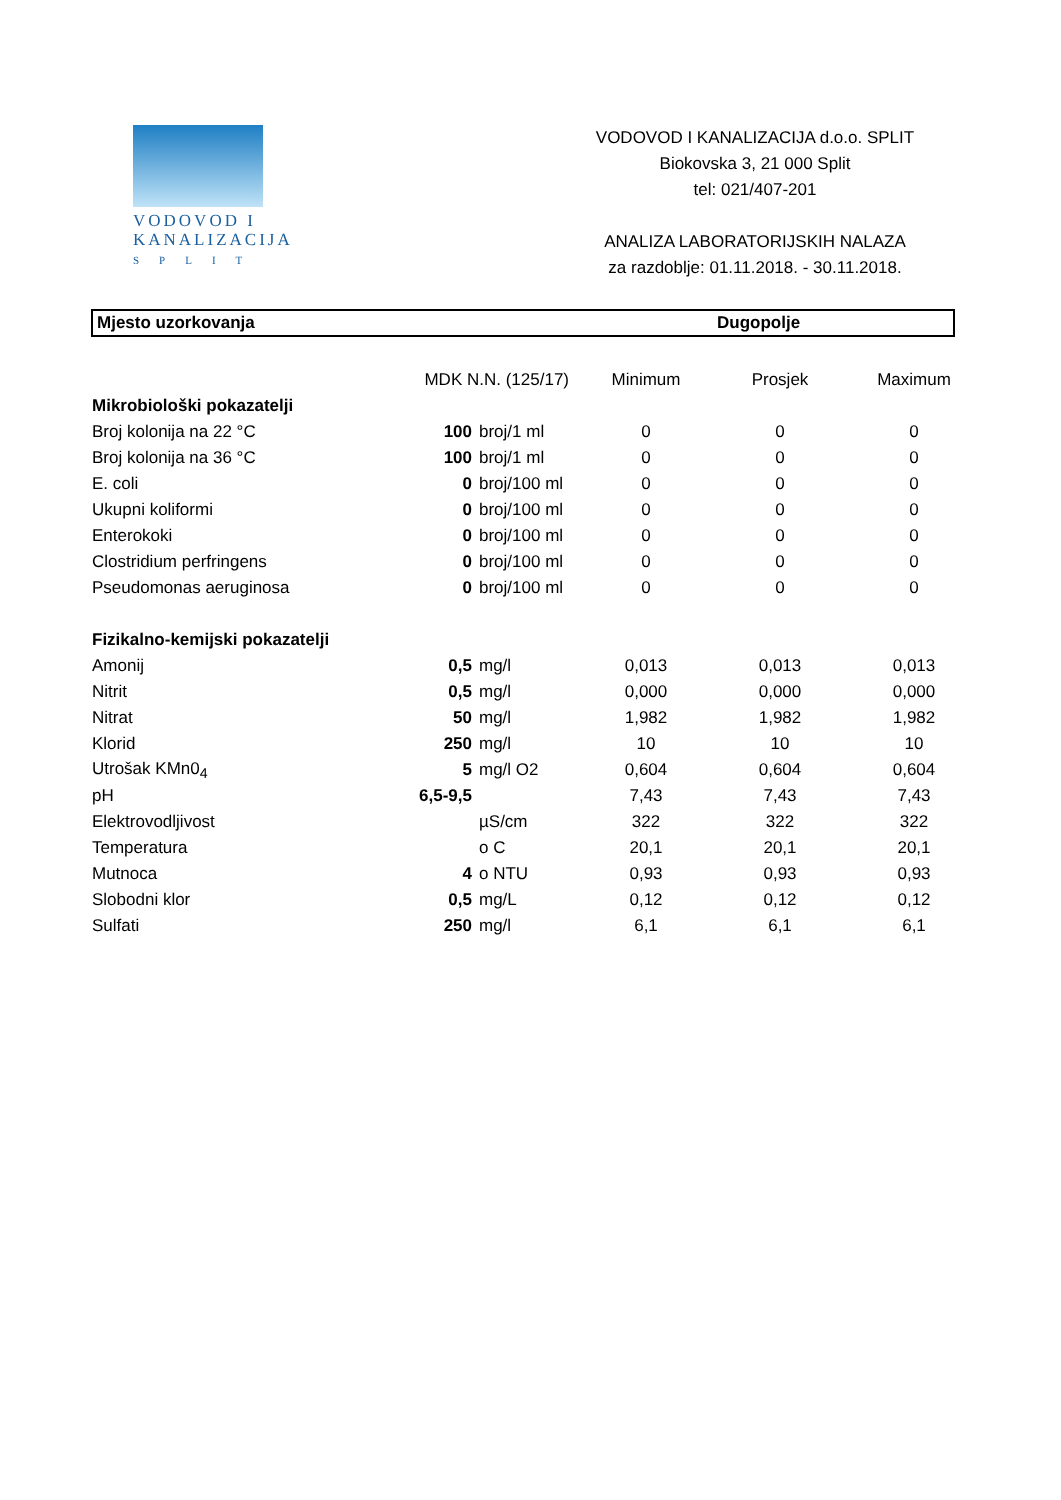VODOVOD I
KANALIZACIJA
SPLIT
VODOVOD I KANALIZACIJA d.o.o. SPLIT
Biokovska 3, 21 000 Split
tel: 021/407-201
ANALIZA LABORATORIJSKIH NALAZA
za razdoblje: 01.11.2018. - 30.11.2018.
Mjesto uzorkovanja Dugopolje
| | MDK N.N. (125/17) | | Minimum | Prosjek | Maximum |
| --- | --- | --- | --- | --- | --- |
| Mikrobiološki pokazatelji | | | | | |
| Broj kolonija na 22 °C | 100 | broj/1 ml | 0 | 0 | 0 |
| Broj kolonija na 36 °C | 100 | broj/1 ml | 0 | 0 | 0 |
| E. coli | 0 | broj/100 ml | 0 | 0 | 0 |
| Ukupni koliformi | 0 | broj/100 ml | 0 | 0 | 0 |
| Enterokoki | 0 | broj/100 ml | 0 | 0 | 0 |
| Clostridium perfringens | 0 | broj/100 ml | 0 | 0 | 0 |
| Pseudomonas aeruginosa | 0 | broj/100 ml | 0 | 0 | 0 |
| Fizikalno-kemijski pokazatelji | | | | | |
| Amonij | 0,5 | mg/l | 0,013 | 0,013 | 0,013 |
| Nitrit | 0,5 | mg/l | 0,000 | 0,000 | 0,000 |
| Nitrat | 50 | mg/l | 1,982 | 1,982 | 1,982 |
| Klorid | 250 | mg/l | 10 | 10 | 10 |
| Utrošak KMn0<sub>4</sub> | 5 | mg/l O2 | 0,604 | 0,604 | 0,604 |
| pH | 6,5-9,5 | | 7,43 | 7,43 | 7,43 |
| Elektrovodljivost | | µS/cm | 322 | 322 | 322 |
| Temperatura | | o C | 20,1 | 20,1 | 20,1 |
| Mutnoca | 4 | o NTU | 0,93 | 0,93 | 0,93 |
| Slobodni klor | 0,5 | mg/L | 0,12 | 0,12 | 0,12 |
| Sulfati | 250 | mg/l | 6,1 | 6,1 | 6,1 |